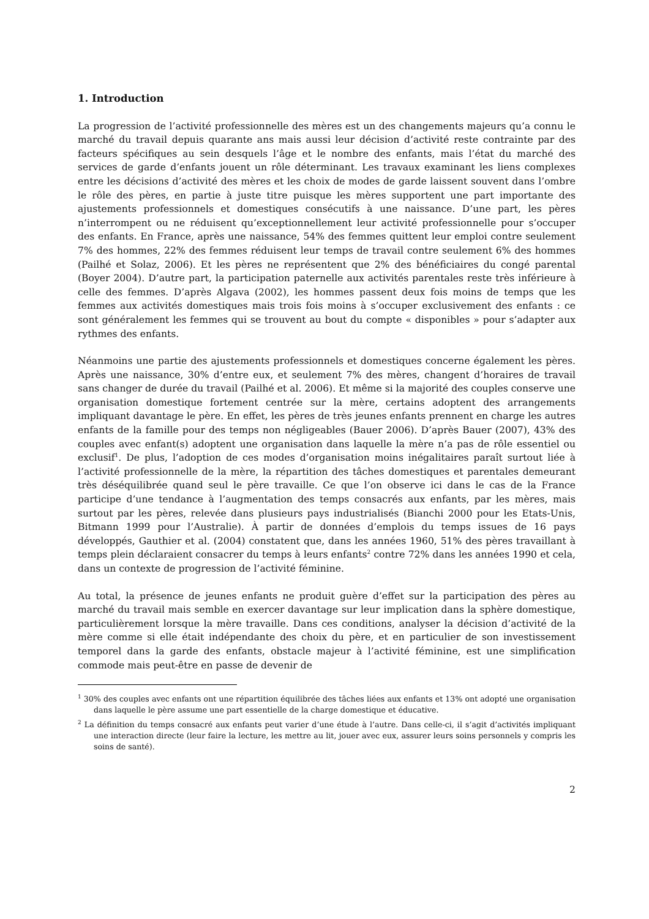1. Introduction
La progression de l’activité professionnelle des mères est un des changements majeurs qu’a connu le marché du travail depuis quarante ans mais aussi leur décision d’activité reste contrainte par des facteurs spécifiques au sein desquels l’âge et le nombre des enfants, mais l’état du marché des services de garde d’enfants jouent un rôle déterminant. Les travaux examinant les liens complexes entre les décisions d’activité des mères et les choix de modes de garde laissent souvent dans l’ombre le rôle des pères, en partie à juste titre puisque les mères supportent une part importante des ajustements professionnels et domestiques consécutifs à une naissance. D’une part, les pères n’interrompent ou ne réduisent qu’exceptionnellement leur activité professionnelle pour s’occuper des enfants. En France, après une naissance, 54% des femmes quittent leur emploi contre seulement 7% des hommes, 22% des femmes réduisent leur temps de travail contre seulement 6% des hommes (Pailhé et Solaz, 2006). Et les pères ne représentent que 2% des bénéficiaires du congé parental (Boyer 2004). D’autre part, la participation paternelle aux activités parentales reste très inférieure à celle des femmes. D’après Algava (2002), les hommes passent deux fois moins de temps que les femmes aux activités domestiques mais trois fois moins à s’occuper exclusivement des enfants : ce sont généralement les femmes qui se trouvent au bout du compte « disponibles » pour s’adapter aux rythmes des enfants.
Néanmoins une partie des ajustements professionnels et domestiques concerne également les pères. Après une naissance, 30% d’entre eux, et seulement 7% des mères, changent d’horaires de travail sans changer de durée du travail (Pailhé et al. 2006). Et même si la majorité des couples conserve une organisation domestique fortement centrée sur la mère, certains adoptent des arrangements impliquant davantage le père. En effet, les pères de très jeunes enfants prennent en charge les autres enfants de la famille pour des temps non négligeables (Bauer 2006). D’après Bauer (2007), 43% des couples avec enfant(s) adoptent une organisation dans laquelle la mère n’a pas de rôle essentiel ou exclusif<sup>1</sup>. De plus, l’adoption de ces modes d’organisation moins inégalitaires paraît surtout liée à l’activité professionnelle de la mère, la répartition des tâches domestiques et parentales demeurant très déséquilibrée quand seul le père travaille. Ce que l’on observe ici dans le cas de la France participe d’une tendance à l’augmentation des temps consacrés aux enfants, par les mères, mais surtout par les pères, relevée dans plusieurs pays industrialisés (Bianchi 2000 pour les Etats-Unis, Bitmann 1999 pour l’Australie). À partir de données d’emplois du temps issues de 16 pays développés, Gauthier et al. (2004) constatent que, dans les années 1960, 51% des pères travaillant à temps plein déclaraient consacrer du temps à leurs enfants<sup>2</sup> contre 72% dans les années 1990 et cela, dans un contexte de progression de l’activité féminine.
Au total, la présence de jeunes enfants ne produit guère d’effet sur la participation des pères au marché du travail mais semble en exercer davantage sur leur implication dans la sphère domestique, particulièrement lorsque la mère travaille. Dans ces conditions, analyser la décision d’activité de la mère comme si elle était indépendante des choix du père, et en particulier de son investissement temporel dans la garde des enfants, obstacle majeur à l’activité féminine, est une simplification commode mais peut-être en passe de devenir de
<sup>1</sup> 30% des couples avec enfants ont une répartition équilibrée des tâches liées aux enfants et 13% ont adopté une organisation dans laquelle le père assume une part essentielle de la charge domestique et éducative.
<sup>2</sup> La définition du temps consacré aux enfants peut varier d’une étude à l’autre. Dans celle-ci, il s’agit d’activités impliquant une interaction directe (leur faire la lecture, les mettre au lit, jouer avec eux, assurer leurs soins personnels y compris les soins de santé).
2